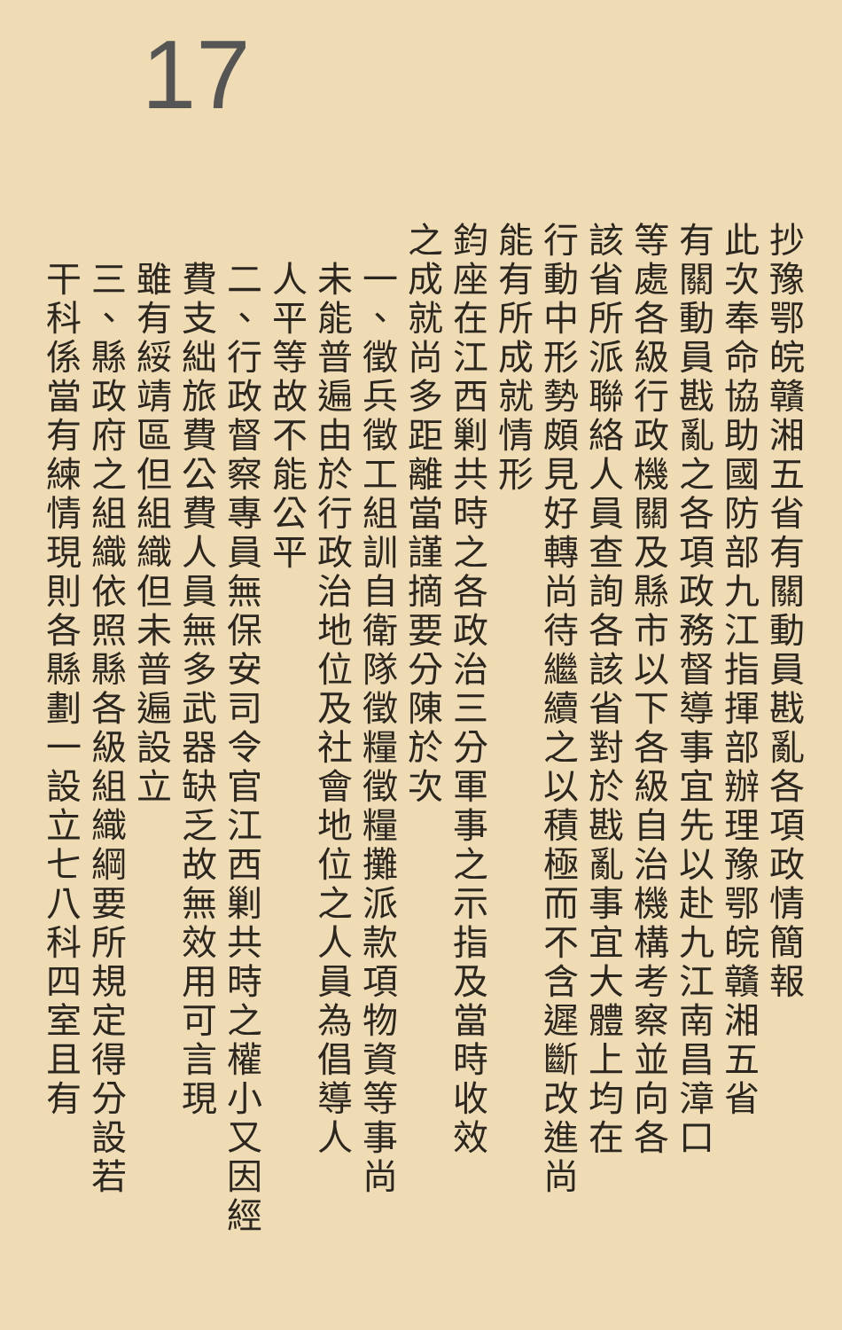17
抄豫鄂皖贛湘五省有關動員戡亂各項政情簡報
此次奉命協助國防部九江指揮部辦理豫鄂皖贛湘五省
有關動員戡亂之各項政務督導事宜先以赴九江南昌漳口
等處各級行政機關及縣市以下各級自治機構考察並向各
該省所派聯絡人員查詢各該省對於戡亂事宜大體上均在
行動中形勢頗見好轉尚待繼續之以積極而不含遲斷改進尚
能有所成就情形
鈞座在江西剿共時之各政治三分軍事之示指及當時收效
之成就尚多距離當謹摘要分陳於次
　一、徵兵徵工組訓自衛隊徵糧徵糧攤派款項物資等事尚
　未能普遍由於行政治地位及社會地位之人員為倡導人
　人平等故不能公平
　二、行政督察專員無保安司令官江西剿共時之權小又因經
　費支絀旅費公費人員無多武器缺乏故無效用可言現
　雖有綏靖區但組織但未普遍設立
　三、縣政府之組織依照縣各級組織綱要所規定得分設若
　干科係當有練情現則各縣劃一設立七八科四室且有